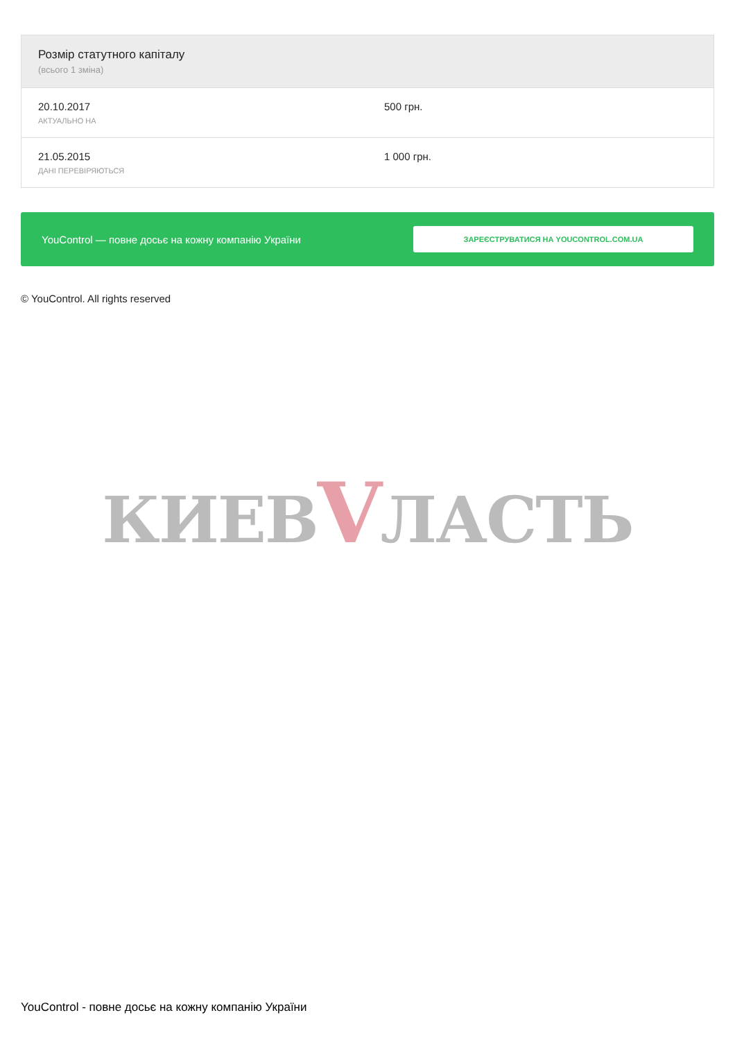| Розмір статутного капіталу (всього 1 зміна) | |
| --- | --- |
| 20.10.2017 АКТУАЛЬНО НА | 500 грн. |
| 21.05.2015 ДАНІ ПЕРЕВІРЯЮТЬСЯ | 1 000 грн. |
YouControl — повне досьє на кожну компанію України
ЗАРЕЄСТРУВАТИСЯ НА YOUCONTROL.COM.UA
© YouControl. All rights reserved
КИЕВVЛАСТЬ
YouControl - повне досьє на кожну компанію України